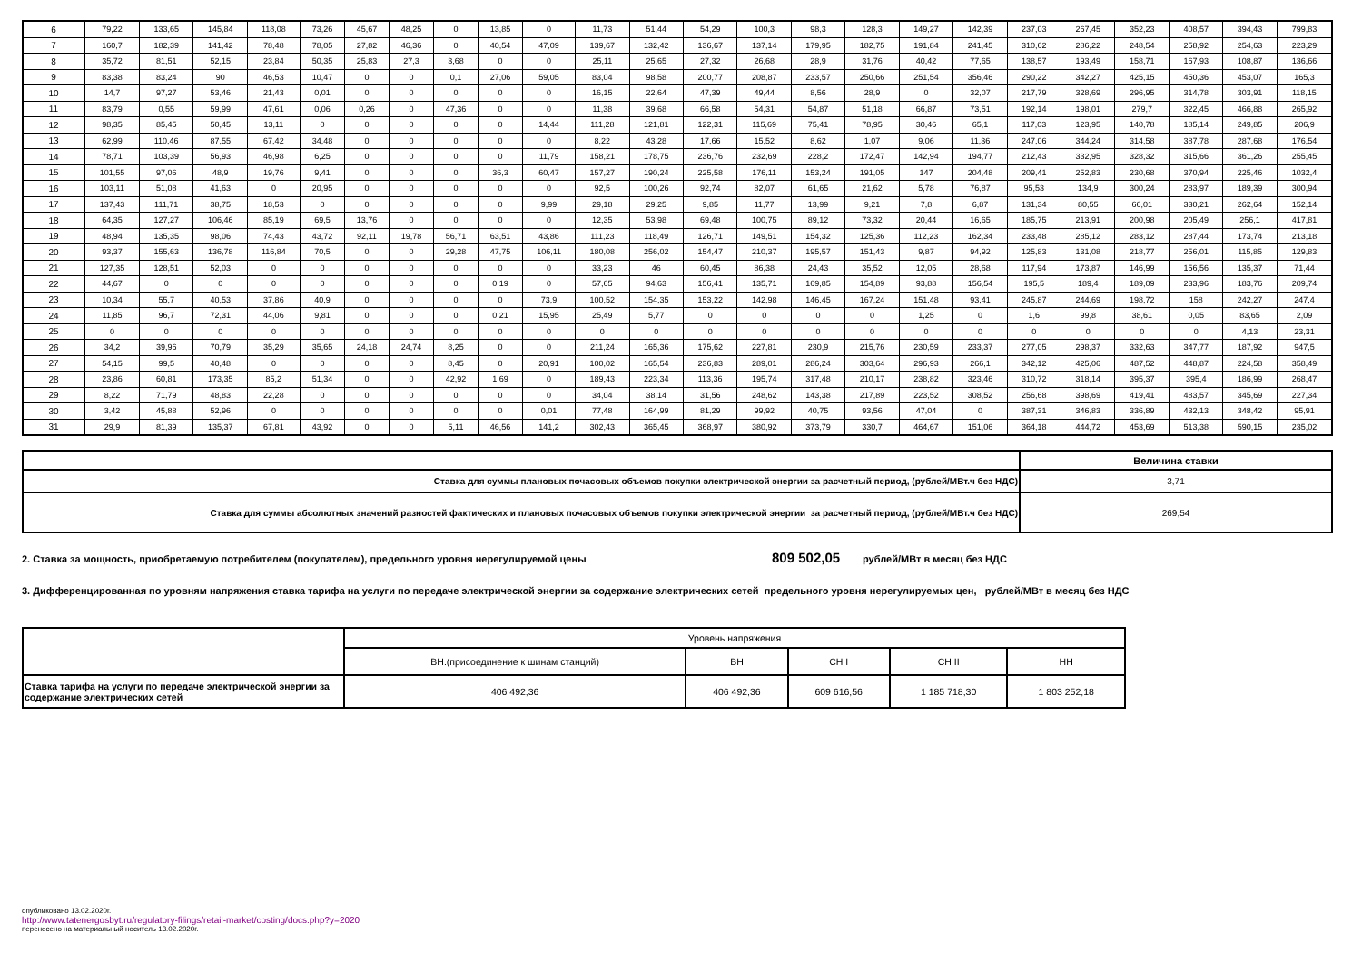| 6 | 79,22 | 133,65 | 145,84 | 118,08 | 73,26 | 45,67 | 48,25 | 0 | 13,85 | 0 | 11,73 | 51,44 | 54,29 | 100,3 | 98,3 | 128,3 | 149,27 | 142,39 | 237,03 | 267,45 | 352,23 | 408,57 | 394,43 | 799,83 |
| 7 | 160,7 | 182,39 | 141,42 | 78,48 | 78,05 | 27,82 | 46,36 | 0 | 40,54 | 47,09 | 139,67 | 132,42 | 136,67 | 137,14 | 179,95 | 182,75 | 191,84 | 241,45 | 310,62 | 286,22 | 248,54 | 258,92 | 254,63 | 223,29 |
| 8 | 35,72 | 81,51 | 52,15 | 23,84 | 50,35 | 25,83 | 27,3 | 3,68 | 0 | 0 | 25,11 | 25,65 | 27,32 | 26,68 | 28,9 | 31,76 | 40,42 | 77,65 | 138,57 | 193,49 | 158,71 | 167,93 | 108,87 | 136,66 |
| 9 | 83,38 | 83,24 | 90 | 46,53 | 10,47 | 0 | 0 | 0,1 | 27,06 | 59,05 | 83,04 | 98,58 | 200,77 | 208,87 | 233,57 | 250,66 | 251,54 | 356,46 | 290,22 | 342,27 | 425,15 | 450,36 | 453,07 | 165,3 |
| 10 | 14,7 | 97,27 | 53,46 | 21,43 | 0,01 | 0 | 0 | 0 | 0 | 0 | 16,15 | 22,64 | 47,39 | 49,44 | 8,56 | 28,9 | 0 | 32,07 | 217,79 | 328,69 | 296,95 | 314,78 | 303,91 | 118,15 |
| 11 | 83,79 | 0,55 | 59,99 | 47,61 | 0,06 | 0,26 | 0 | 47,36 | 0 | 0 | 11,38 | 39,68 | 66,58 | 54,31 | 54,87 | 51,18 | 66,87 | 73,51 | 192,14 | 198,01 | 279,7 | 322,45 | 466,88 | 265,92 |
| 12 | 98,35 | 85,45 | 50,45 | 13,11 | 0 | 0 | 0 | 0 | 0 | 14,44 | 111,28 | 121,81 | 122,31 | 115,69 | 75,41 | 78,95 | 30,46 | 65,1 | 117,03 | 123,95 | 140,78 | 185,14 | 249,85 | 206,9 |
| 13 | 62,99 | 110,46 | 87,55 | 67,42 | 34,48 | 0 | 0 | 0 | 0 | 0 | 8,22 | 43,28 | 17,66 | 15,52 | 8,62 | 1,07 | 9,06 | 11,36 | 247,06 | 344,24 | 314,58 | 387,78 | 287,68 | 176,54 |
| 14 | 78,71 | 103,39 | 56,93 | 46,98 | 6,25 | 0 | 0 | 0 | 0 | 11,79 | 158,21 | 178,75 | 236,76 | 232,69 | 228,2 | 172,47 | 142,94 | 194,77 | 212,43 | 332,95 | 328,32 | 315,66 | 361,26 | 255,45 |
| 15 | 101,55 | 97,06 | 48,9 | 19,76 | 9,41 | 0 | 0 | 0 | 36,3 | 60,47 | 157,27 | 190,24 | 225,58 | 176,11 | 153,24 | 191,05 | 147 | 204,48 | 209,41 | 252,83 | 230,68 | 370,94 | 225,46 | 1032,4 |
| 16 | 103,11 | 51,08 | 41,63 | 0 | 20,95 | 0 | 0 | 0 | 0 | 0 | 92,5 | 100,26 | 92,74 | 82,07 | 61,65 | 21,62 | 5,78 | 76,87 | 95,53 | 134,9 | 300,24 | 283,97 | 189,39 | 300,94 |
| 17 | 137,43 | 111,71 | 38,75 | 18,53 | 0 | 0 | 0 | 0 | 0 | 9,99 | 29,18 | 29,25 | 9,85 | 11,77 | 13,99 | 9,21 | 7,8 | 6,87 | 131,34 | 80,55 | 66,01 | 330,21 | 262,64 | 152,14 |
| 18 | 64,35 | 127,27 | 106,46 | 85,19 | 69,5 | 13,76 | 0 | 0 | 0 | 0 | 12,35 | 53,98 | 69,48 | 100,75 | 89,12 | 73,32 | 20,44 | 16,65 | 185,75 | 213,91 | 200,98 | 205,49 | 256,1 | 417,81 |
| 19 | 48,94 | 135,35 | 98,06 | 74,43 | 43,72 | 92,11 | 19,78 | 56,71 | 63,51 | 43,86 | 111,23 | 118,49 | 126,71 | 149,51 | 154,32 | 125,36 | 112,23 | 162,34 | 233,48 | 285,12 | 283,12 | 287,44 | 173,74 | 213,18 |
| 20 | 93,37 | 155,63 | 136,78 | 116,84 | 70,5 | 0 | 0 | 29,28 | 47,75 | 106,11 | 180,08 | 256,02 | 154,47 | 210,37 | 195,57 | 151,43 | 9,87 | 94,92 | 125,83 | 131,08 | 218,77 | 256,01 | 115,85 | 129,83 |
| 21 | 127,35 | 128,51 | 52,03 | 0 | 0 | 0 | 0 | 0 | 0 | 0 | 33,23 | 46 | 60,45 | 86,38 | 24,43 | 35,52 | 12,05 | 28,68 | 117,94 | 173,87 | 146,99 | 156,56 | 135,37 | 71,44 |
| 22 | 44,67 | 0 | 0 | 0 | 0 | 0 | 0 | 0 | 0,19 | 0 | 57,65 | 94,63 | 156,41 | 135,71 | 169,85 | 154,89 | 93,88 | 156,54 | 195,5 | 189,4 | 189,09 | 233,96 | 183,76 | 209,74 |
| 23 | 10,34 | 55,7 | 40,53 | 37,86 | 40,9 | 0 | 0 | 0 | 0 | 73,9 | 100,52 | 154,35 | 153,22 | 142,98 | 146,45 | 167,24 | 151,48 | 93,41 | 245,87 | 244,69 | 198,72 | 158 | 242,27 | 247,4 |
| 24 | 11,85 | 96,7 | 72,31 | 44,06 | 9,81 | 0 | 0 | 0 | 0,21 | 15,95 | 25,49 | 5,77 | 0 | 0 | 0 | 0 | 1,25 | 0 | 1,6 | 99,8 | 38,61 | 0,05 | 83,65 | 2,09 |
| 25 | 0 | 0 | 0 | 0 | 0 | 0 | 0 | 0 | 0 | 0 | 0 | 0 | 0 | 0 | 0 | 0 | 0 | 0 | 0 | 0 | 0 | 0 | 4,13 | 23,31 |
| 26 | 34,2 | 39,96 | 70,79 | 35,29 | 35,65 | 24,18 | 24,74 | 8,25 | 0 | 0 | 211,24 | 165,36 | 175,62 | 227,81 | 230,9 | 215,76 | 230,59 | 233,37 | 277,05 | 298,37 | 332,63 | 347,77 | 187,92 | 947,5 |
| 27 | 54,15 | 99,5 | 40,48 | 0 | 0 | 0 | 0 | 8,45 | 0 | 20,91 | 100,02 | 165,54 | 236,83 | 289,01 | 286,24 | 303,64 | 296,93 | 266,1 | 342,12 | 425,06 | 487,52 | 448,87 | 224,58 | 358,49 |
| 28 | 23,86 | 60,81 | 173,35 | 85,2 | 51,34 | 0 | 0 | 42,92 | 1,69 | 0 | 189,43 | 223,34 | 113,36 | 195,74 | 317,48 | 210,17 | 238,82 | 323,46 | 310,72 | 318,14 | 395,37 | 395,4 | 186,99 | 268,47 |
| 29 | 8,22 | 71,79 | 48,83 | 22,28 | 0 | 0 | 0 | 0 | 0 | 0 | 34,04 | 38,14 | 31,56 | 248,62 | 143,38 | 217,89 | 223,52 | 308,52 | 256,68 | 398,69 | 419,41 | 483,57 | 345,69 | 227,34 |
| 30 | 3,42 | 45,88 | 52,96 | 0 | 0 | 0 | 0 | 0 | 0 | 0,01 | 77,48 | 164,99 | 81,29 | 99,92 | 40,75 | 93,56 | 47,04 | 0 | 387,31 | 346,83 | 336,89 | 432,13 | 348,42 | 95,91 |
| 31 | 29,9 | 81,39 | 135,37 | 67,81 | 43,92 | 0 | 0 | 5,11 | 46,56 | 141,2 | 302,43 | 365,45 | 368,97 | 380,92 | 373,79 | 330,7 | 464,67 | 151,06 | 364,18 | 444,72 | 453,69 | 513,38 | 590,15 | 235,02 |
| | Величина ставки |
| Ставка для суммы плановых почасовых объемов покупки электрической энергии за расчетный период, (рублей/МВт.ч без НДС) | 3,71 |
| Ставка для суммы абсолютных значений разностей фактических и плановых почасовых объемов покупки электрической энергии за расчетный период, (рублей/МВт.ч без НДС) | 269,54 |
2. Ставка за мощность, приобретаемую потребителем (покупателем), предельного уровня нерегулируемой цены
809 502,05
рублей/МВт в месяц без НДС
3. Дифференцированная по уровням напряжения ставка тарифа на услуги по передаче электрической энергии за содержание электрических сетей предельного уровня нерегулируемых цен, рублей/МВт в месяц без НДС
| | Уровень напряжения | | | | |
| | ВН.(присоединение к шинам станций) | ВН | СН I | СН II | НН |
| Ставка тарифа на услуги по передаче электрической энергии за содержание электрических сетей | 406 492,36 | 406 492,36 | 609 616,56 | 1 185 718,30 | 1 803 252,18 |
опубликовано 13.02.2020г.
http://www.tatenergosbyt.ru/regulatory-filings/retail-market/costing/docs.php?y=2020
перенесено на материальный носитель 13.02.2020г.